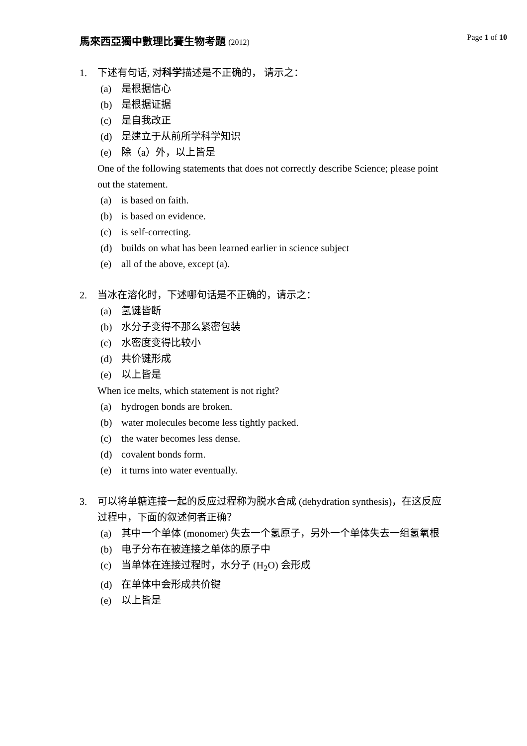馬來西亞獨中數理比賽生物考題 (2012)
Page 1 of 10
1. 下述有句话, 对科学描述是不正确的， 请示之：
(a) 是根据信心
(b) 是根据证据
(c) 是自我改正
(d) 是建立于从前所学科学知识
(e) 除（a）外，以上皆是
One of the following statements that does not correctly describe Science; please point out the statement.
(a) is based on faith.
(b) is based on evidence.
(c) is self-correcting.
(d) builds on what has been learned earlier in science subject
(e) all of the above, except (a).
2. 当冰在溶化时，下述哪句话是不正确的，请示之：
(a) 氢键皆断
(b) 水分子变得不那么紧密包装
(c) 水密度变得比较小
(d) 共价键形成
(e) 以上皆是
When ice melts, which statement is not right?
(a) hydrogen bonds are broken.
(b) water molecules become less tightly packed.
(c) the water becomes less dense.
(d) covalent bonds form.
(e) it turns into water eventually.
3. 可以将单糖连接一起的反应过程称为脱水合成 (dehydration synthesis)，在这反应过程中，下面的叙述何者正确？
(a) 其中一个单体 (monomer) 失去一个氢原子，另外一个单体失去一组氢氧根
(b) 电子分布在被连接之单体的原子中
(c) 当单体在连接过程时，水分子 (H<sub>2</sub>O) 会形成
(d) 在单体中会形成共价键
(e) 以上皆是